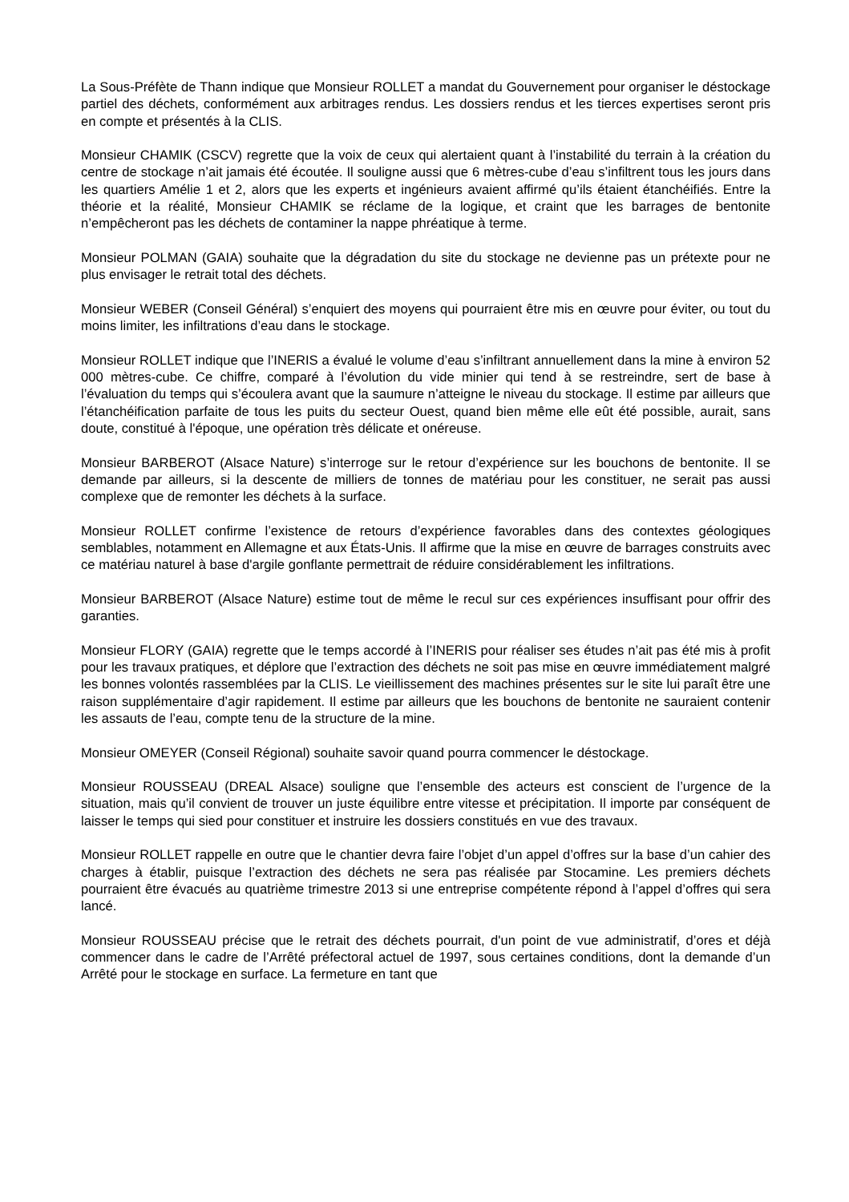La Sous-Préfète de Thann indique que Monsieur ROLLET a mandat du Gouvernement pour organiser le déstockage partiel des déchets, conformément aux arbitrages rendus. Les dossiers rendus et les tierces expertises seront pris en compte et présentés à la CLIS.
Monsieur CHAMIK (CSCV) regrette que la voix de ceux qui alertaient quant à l’instabilité du terrain à la création du centre de stockage n’ait jamais été écoutée. Il souligne aussi que 6 mètres-cube d’eau s’infiltrent tous les jours dans les quartiers Amélie 1 et 2, alors que les experts et ingénieurs avaient affirmé qu’ils étaient étanchéifiés. Entre la théorie et la réalité, Monsieur CHAMIK se réclame de la logique, et craint que les barrages de bentonite n’empêcheront pas les déchets de contaminer la nappe phréatique à terme.
Monsieur POLMAN (GAIA) souhaite que la dégradation du site du stockage ne devienne pas un prétexte pour ne plus envisager le retrait total des déchets.
Monsieur WEBER (Conseil Général) s’enquiert des moyens qui pourraient être mis en œuvre pour éviter, ou tout du moins limiter, les infiltrations d’eau dans le stockage.
Monsieur ROLLET indique que l’INERIS a évalué le volume d’eau s’infiltrant annuellement dans la mine à environ 52 000 mètres-cube. Ce chiffre, comparé à l’évolution du vide minier qui tend à se restreindre, sert de base à l’évaluation du temps qui s’écoulera avant que la saumure n’atteigne le niveau du stockage. Il estime par ailleurs que l’étanchéification parfaite de tous les puits du secteur Ouest, quand bien même elle eût été possible, aurait, sans doute, constitué à l'époque, une opération très délicate et onéreuse.
Monsieur BARBEROT (Alsace Nature) s’interroge sur le retour d’expérience sur les bouchons de bentonite. Il se demande par ailleurs, si la descente de milliers de tonnes de matériau pour les constituer, ne serait pas aussi complexe que de remonter les déchets à la surface.
Monsieur ROLLET confirme l’existence de retours d’expérience favorables dans des contextes géologiques semblables, notamment en Allemagne et aux États-Unis. Il affirme que la mise en œuvre de barrages construits avec ce matériau naturel à base d'argile gonflante permettrait de réduire considérablement les infiltrations.
Monsieur BARBEROT (Alsace Nature) estime tout de même le recul sur ces expériences insuffisant pour offrir des garanties.
Monsieur FLORY (GAIA) regrette que le temps accordé à l’INERIS pour réaliser ses études n’ait pas été mis à profit pour les travaux pratiques, et déplore que l’extraction des déchets ne soit pas mise en œuvre immédiatement malgré les bonnes volontés rassemblées par la CLIS. Le vieillissement des machines présentes sur le site lui paraît être une raison supplémentaire d’agir rapidement. Il estime par ailleurs que les bouchons de bentonite ne sauraient contenir les assauts de l’eau, compte tenu de la structure de la mine.
Monsieur OMEYER (Conseil Régional) souhaite savoir quand pourra commencer le déstockage.
Monsieur ROUSSEAU (DREAL Alsace) souligne que l’ensemble des acteurs est conscient de l’urgence de la situation, mais qu’il convient de trouver un juste équilibre entre vitesse et précipitation. Il importe par conséquent de laisser le temps qui sied pour constituer et instruire les dossiers constitués en vue des travaux.
Monsieur ROLLET rappelle en outre que le chantier devra faire l’objet d’un appel d’offres sur la base d’un cahier des charges à établir, puisque l’extraction des déchets ne sera pas réalisée par Stocamine. Les premiers déchets pourraient être évacués au quatrième trimestre 2013 si une entreprise compétente répond à l’appel d’offres qui sera lancé.
Monsieur ROUSSEAU précise que le retrait des déchets pourrait, d'un point de vue administratif, d’ores et déjà commencer dans le cadre de l’Arrêté préfectoral actuel de 1997, sous certaines conditions, dont la demande d’un Arrêté pour le stockage en surface. La fermeture en tant que